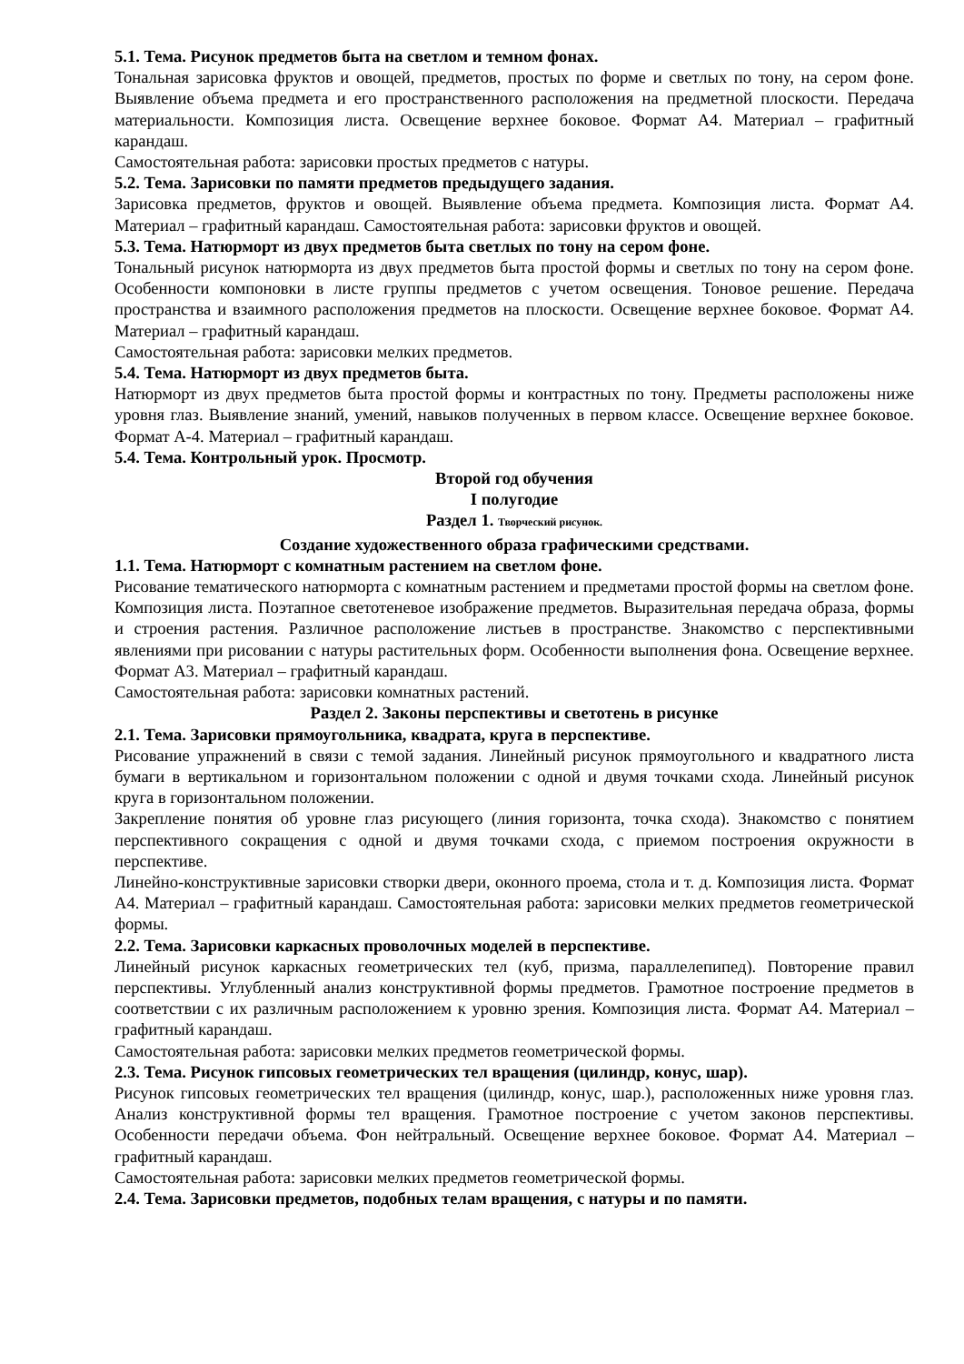5.1. Тема. Рисунок предметов быта на светлом и темном фонах.
Тональная зарисовка фруктов и овощей, предметов, простых по форме и светлых по тону, на сером фоне. Выявление объема предмета и его пространственного расположения на предметной плоскости. Передача материальности. Композиция листа. Освещение верхнее боковое. Формат А4. Материал – графитный карандаш.
Самостоятельная работа: зарисовки простых предметов с натуры.
5.2. Тема. Зарисовки по памяти предметов предыдущего задания.
Зарисовка предметов, фруктов и овощей. Выявление объема предмета. Композиция листа. Формат А4. Материал – графитный карандаш. Самостоятельная работа: зарисовки фруктов и овощей.
5.3. Тема. Натюрморт из двух предметов быта светлых по тону на сером фоне.
Тональный рисунок натюрморта из двух предметов быта простой формы и светлых по тону на сером фоне. Особенности компоновки в листе группы предметов с учетом освещения. Тоновое решение. Передача пространства и взаимного расположения предметов на плоскости. Освещение верхнее боковое. Формат А4. Материал – графитный карандаш.
Самостоятельная работа: зарисовки мелких предметов.
5.4. Тема. Натюрморт из двух предметов быта.
Натюрморт из двух предметов быта простой формы и контрастных по тону. Предметы расположены ниже уровня глаз. Выявление знаний, умений, навыков полученных в первом классе. Освещение верхнее боковое. Формат А-4. Материал – графитный карандаш.
5.4. Тема. Контрольный урок. Просмотр.
Второй год обучения
I полугодие
Раздел 1. Творческий рисунок.
Создание художественного образа графическими средствами.
1.1. Тема. Натюрморт с комнатным растением на светлом фоне.
Рисование тематического натюрморта с комнатным растением и предметами простой формы на светлом фоне. Композиция листа. Поэтапное светотеневое изображение предметов. Выразительная передача образа, формы и строения растения. Различное расположение листьев в пространстве. Знакомство с перспективными явлениями при рисовании с натуры растительных форм. Особенности выполнения фона. Освещение верхнее. Формат А3. Материал – графитный карандаш.
Самостоятельная работа: зарисовки комнатных растений.
Раздел 2. Законы перспективы и светотень в рисунке
2.1. Тема. Зарисовки прямоугольника, квадрата, круга в перспективе.
Рисование упражнений в связи с темой задания. Линейный рисунок прямоугольного и квадратного листа бумаги в вертикальном и горизонтальном положении с одной и двумя точками схода. Линейный рисунок круга в горизонтальном положении.
Закрепление понятия об уровне глаз рисующего (линия горизонта, точка схода). Знакомство с понятием перспективного сокращения с одной и двумя точками схода, с приемом построения окружности в перспективе.
Линейно-конструктивные зарисовки створки двери, оконного проема, стола и т. д. Композиция листа. Формат А4. Материал – графитный карандаш. Самостоятельная работа: зарисовки мелких предметов геометрической формы.
2.2. Тема. Зарисовки каркасных проволочных моделей в перспективе.
Линейный рисунок каркасных геометрических тел (куб, призма, параллелепипед). Повторение правил перспективы. Углубленный анализ конструктивной формы предметов. Грамотное построение предметов в соответствии с их различным расположением к уровню зрения. Композиция листа. Формат А4. Материал – графитный карандаш.
Самостоятельная работа: зарисовки мелких предметов геометрической формы.
2.3. Тема. Рисунок гипсовых геометрических тел вращения (цилиндр, конус, шар).
Рисунок гипсовых геометрических тел вращения (цилиндр, конус, шар.), расположенных ниже уровня глаз. Анализ конструктивной формы тел вращения. Грамотное построение с учетом законов перспективы. Особенности передачи объема. Фон нейтральный. Освещение верхнее боковое. Формат А4. Материал – графитный карандаш.
Самостоятельная работа: зарисовки мелких предметов геометрической формы.
2.4. Тема. Зарисовки предметов, подобных телам вращения, с натуры и по памяти.